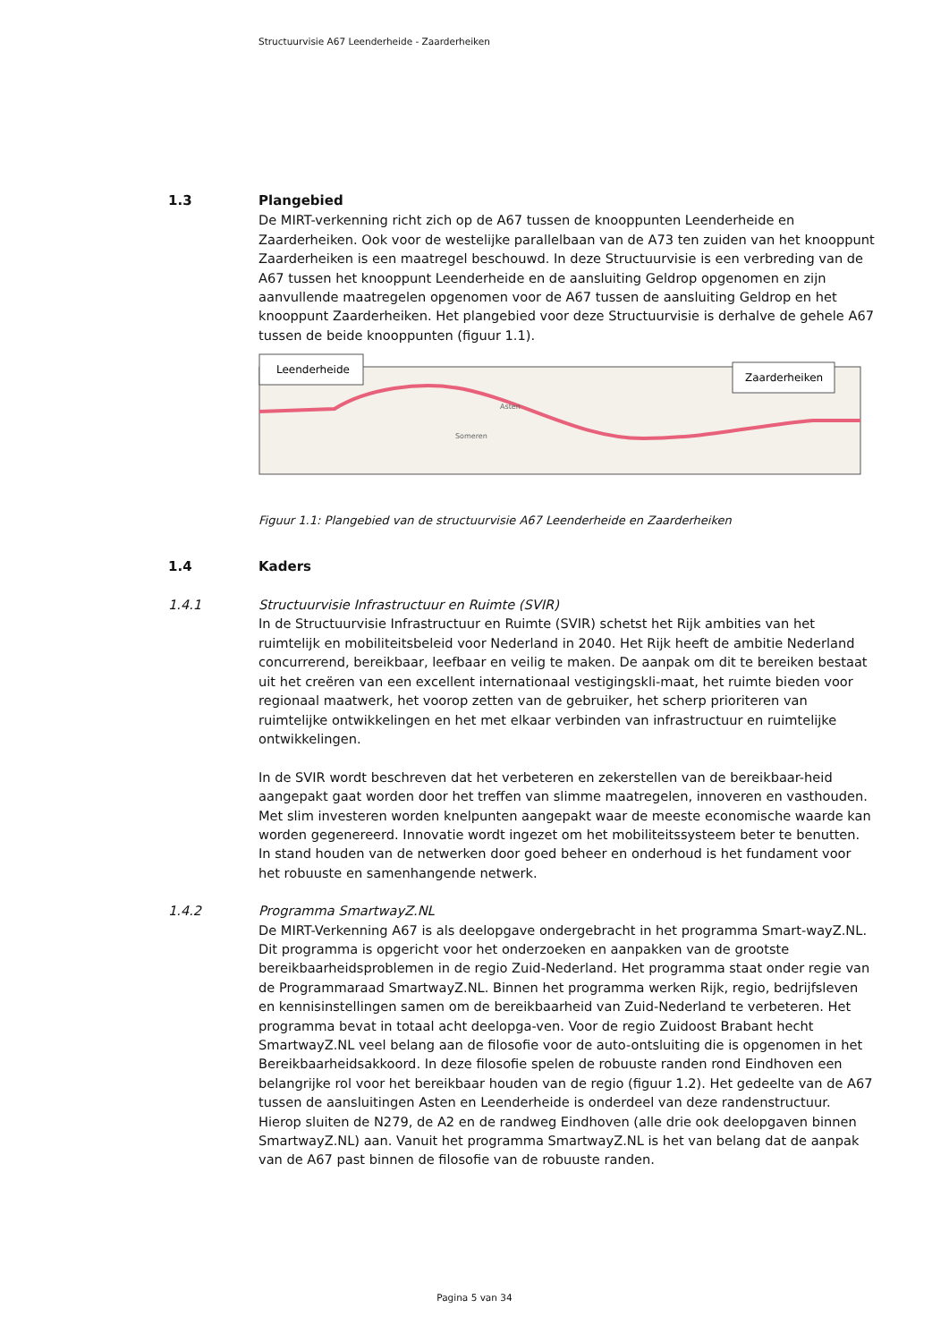Structuurvisie A67 Leenderheide - Zaarderheiken
1.3 Plangebied
De MIRT-verkenning richt zich op de A67 tussen de knooppunten Leenderheide en Zaarderheiken. Ook voor de westelijke parallelbaan van de A73 ten zuiden van het knooppunt Zaarderheiken is een maatregel beschouwd. In deze Structuurvisie is een verbreding van de A67 tussen het knooppunt Leenderheide en de aansluiting Geldrop opgenomen en zijn aanvullende maatregelen opgenomen voor de A67 tussen de aansluiting Geldrop en het knooppunt Zaarderheiken. Het plangebied voor deze Structuurvisie is derhalve de gehele A67 tussen de beide knooppunten (figuur 1.1).
Leenderheide
Zaarderheiken
Asten
Someren
Figuur 1.1: Plangebied van de structuurvisie A67 Leenderheide en Zaarderheiken
1.4 Kaders
1.4.1 Structuurvisie Infrastructuur en Ruimte (SVIR)
In de Structuurvisie Infrastructuur en Ruimte (SVIR) schetst het Rijk ambities van het ruimtelijk en mobiliteitsbeleid voor Nederland in 2040. Het Rijk heeft de ambitie Nederland concurrerend, bereikbaar, leefbaar en veilig te maken. De aanpak om dit te bereiken bestaat uit het creëren van een excellent internationaal vestigingskli-maat, het ruimte bieden voor regionaal maatwerk, het voorop zetten van de gebruiker, het scherp prioriteren van ruimtelijke ontwikkelingen en het met elkaar verbinden van infrastructuur en ruimtelijke ontwikkelingen.
In de SVIR wordt beschreven dat het verbeteren en zekerstellen van de bereikbaar-heid aangepakt gaat worden door het treffen van slimme maatregelen, innoveren en vasthouden. Met slim investeren worden knelpunten aangepakt waar de meeste economische waarde kan worden gegenereerd. Innovatie wordt ingezet om het mobiliteitssysteem beter te benutten. In stand houden van de netwerken door goed beheer en onderhoud is het fundament voor het robuuste en samenhangende netwerk.
1.4.2 Programma SmartwayZ.NL
De MIRT-Verkenning A67 is als deelopgave ondergebracht in het programma Smart-wayZ.NL. Dit programma is opgericht voor het onderzoeken en aanpakken van de grootste bereikbaarheidsproblemen in de regio Zuid-Nederland. Het programma staat onder regie van de Programmaraad SmartwayZ.NL. Binnen het programma werken Rijk, regio, bedrijfsleven en kennisinstellingen samen om de bereikbaarheid van Zuid-Nederland te verbeteren. Het programma bevat in totaal acht deelopga-ven. Voor de regio Zuidoost Brabant hecht SmartwayZ.NL veel belang aan de filosofie voor de auto-ontsluiting die is opgenomen in het Bereikbaarheidsakkoord. In deze filosofie spelen de robuuste randen rond Eindhoven een belangrijke rol voor het bereikbaar houden van de regio (figuur 1.2). Het gedeelte van de A67 tussen de aansluitingen Asten en Leenderheide is onderdeel van deze randenstructuur. Hierop sluiten de N279, de A2 en de randweg Eindhoven (alle drie ook deelopgaven binnen SmartwayZ.NL) aan. Vanuit het programma SmartwayZ.NL is het van belang dat de aanpak van de A67 past binnen de filosofie van de robuuste randen.
Pagina 5 van 34